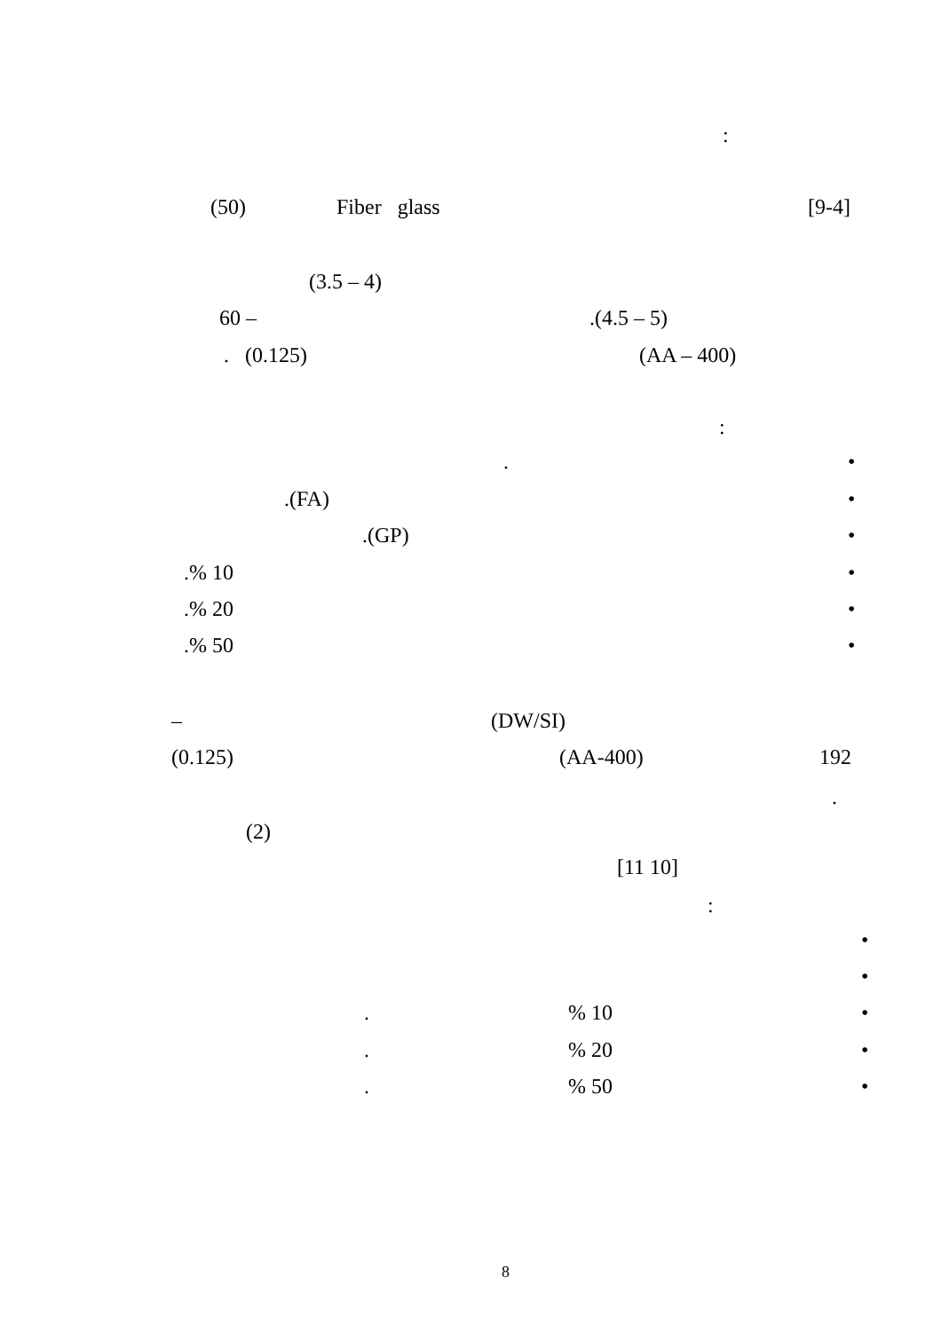:
(50) Fiber glass [9-4]
(3.5 – 4)
60 – .(4.5 – 5)
. (0.125) (AA – 400)
:
. •
.(FA) •
.(GP) •
.% 10 •
.% 20 •
.% 50 •
– (DW/SI)
(0.125) (AA-400) 192
.
(2)
[11 10]
:
•
•
. % 10 •
. % 20 •
. % 50 •
8